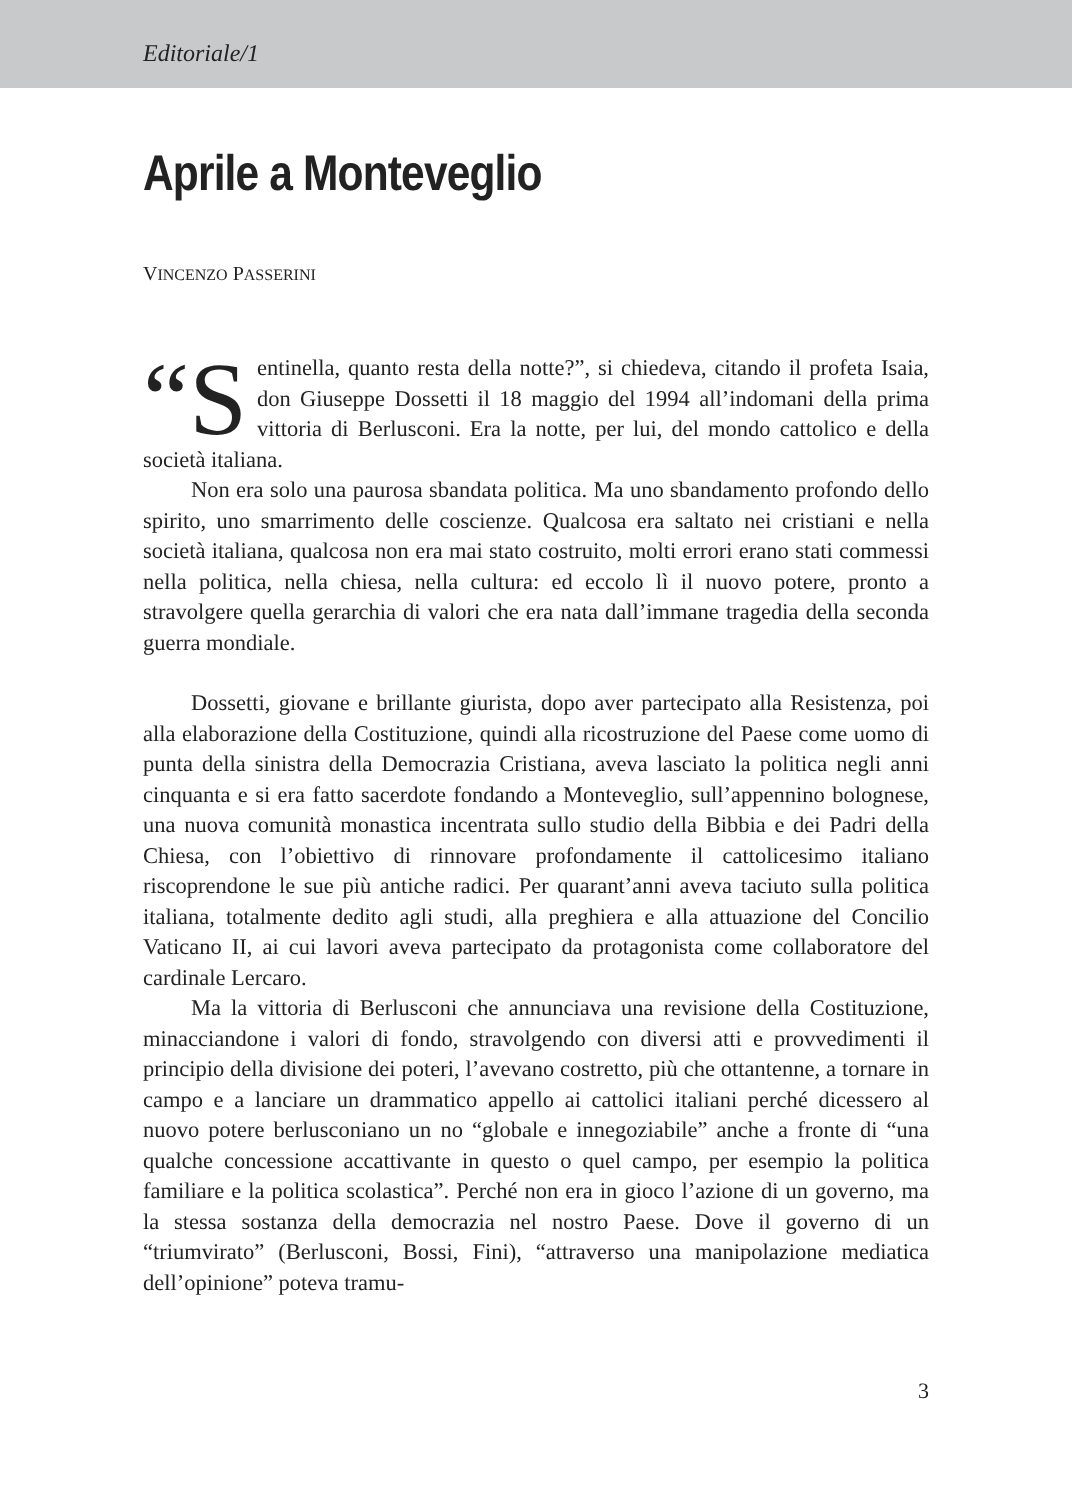Editoriale/1
Aprile a Monteveglio
VINCENZO PASSERINI
“S entinella, quanto resta della notte?”, si chiedeva, citando il profeta Isaia, don Giuseppe Dossetti il 18 maggio del 1994 all’indomani della prima vittoria di Berlusconi. Era la notte, per lui, del mondo cattolico e della società italiana.
Non era solo una paurosa sbandata politica. Ma uno sbandamento profondo dello spirito, uno smarrimento delle coscienze. Qualcosa era saltato nei cristiani e nella società italiana, qualcosa non era mai stato costruito, molti errori erano stati commessi nella politica, nella chiesa, nella cultura: ed eccolo lì il nuovo potere, pronto a stravolgere quella gerarchia di valori che era nata dall’immane tragedia della seconda guerra mondiale.
Dossetti, giovane e brillante giurista, dopo aver partecipato alla Resistenza, poi alla elaborazione della Costituzione, quindi alla ricostruzione del Paese come uomo di punta della sinistra della Democrazia Cristiana, aveva lasciato la politica negli anni cinquanta e si era fatto sacerdote fondando a Monteveglio, sull’appennino bolognese, una nuova comunità monastica incentrata sullo studio della Bibbia e dei Padri della Chiesa, con l’obiettivo di rinnovare profondamente il cattolicesimo italiano riscoprendone le sue più antiche radici. Per quarant’anni aveva taciuto sulla politica italiana, totalmente dedito agli studi, alla preghiera e alla attuazione del Concilio Vaticano II, ai cui lavori aveva partecipato da protagonista come collaboratore del cardinale Lercaro.
Ma la vittoria di Berlusconi che annunciava una revisione della Costituzione, minacciandone i valori di fondo, stravolgendo con diversi atti e provvedimenti il principio della divisione dei poteri, l’avevano costretto, più che ottantenne, a tornare in campo e a lanciare un drammatico appello ai cattolici italiani perché dicessero al nuovo potere berlusconiano un no “globale e innegoziabile” anche a fronte di “una qualche concessione accattivante in questo o quel campo, per esempio la politica familiare e la politica scolastica”. Perché non era in gioco l’azione di un governo, ma la stessa sostanza della democrazia nel nostro Paese. Dove il governo di un “triumvirato” (Berlusconi, Bossi, Fini), “attraverso una manipolazione mediatica dell’opinione” poteva tramu-
3